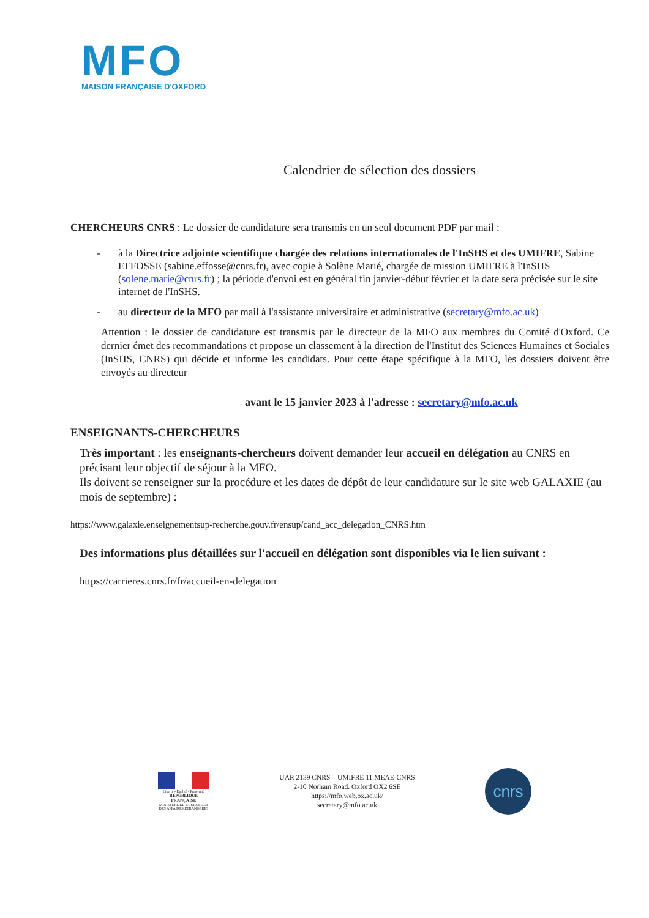MFO
MAISON FRANÇAISE D'OXFORD
Calendrier de sélection des dossiers
CHERCHEURS CNRS : Le dossier de candidature sera transmis en un seul document PDF par mail :
- à la Directrice adjointe scientifique chargée des relations internationales de l'InSHS et des UMIFRE, Sabine EFFOSSE (sabine.effosse@cnrs.fr), avec copie à Solène Marié, chargée de mission UMIFRE à l'InSHS (solene.marie@cnrs.fr) ; la période d'envoi est en général fin janvier-début février et la date sera précisée sur le site internet de l'InSHS.
- au directeur de la MFO par mail à l'assistante universitaire et administrative (secretary@mfo.ac.uk)
Attention : le dossier de candidature est transmis par le directeur de la MFO aux membres du Comité d'Oxford. Ce dernier émet des recommandations et propose un classement à la direction de l'Institut des Sciences Humaines et Sociales (InSHS, CNRS) qui décide et informe les candidats. Pour cette étape spécifique à la MFO, les dossiers doivent être envoyés au directeur
avant le 15 janvier 2023 à l'adresse : secretary@mfo.ac.uk
ENSEIGNANTS-CHERCHEURS
Très important : les enseignants-chercheurs doivent demander leur accueil en délégation au CNRS en précisant leur objectif de séjour à la MFO.
Ils doivent se renseigner sur la procédure et les dates de dépôt de leur candidature sur le site web GALAXIE (au mois de septembre) :
https://www.galaxie.enseignementsup-recherche.gouv.fr/ensup/cand_acc_delegation_CNRS.htm
Des informations plus détaillées sur l'accueil en délégation sont disponibles via le lien suivant :
https://carrieres.cnrs.fr/fr/accueil-en-delegation
Liberté • Égalité • Fraternité
RÉPUBLIQUE FRANÇAISE
MINISTÈRE DE L'EUROPE ET DES AFFAIRES ÉTRANGÈRES
UAR 2139 CNRS – UMIFRE 11 MEAE-CNRS
2-10 Norham Road. Oxford OX2 6SE
https://mfo.web.ox.ac.uk/
secretary@mfo.ac.uk
cnrs